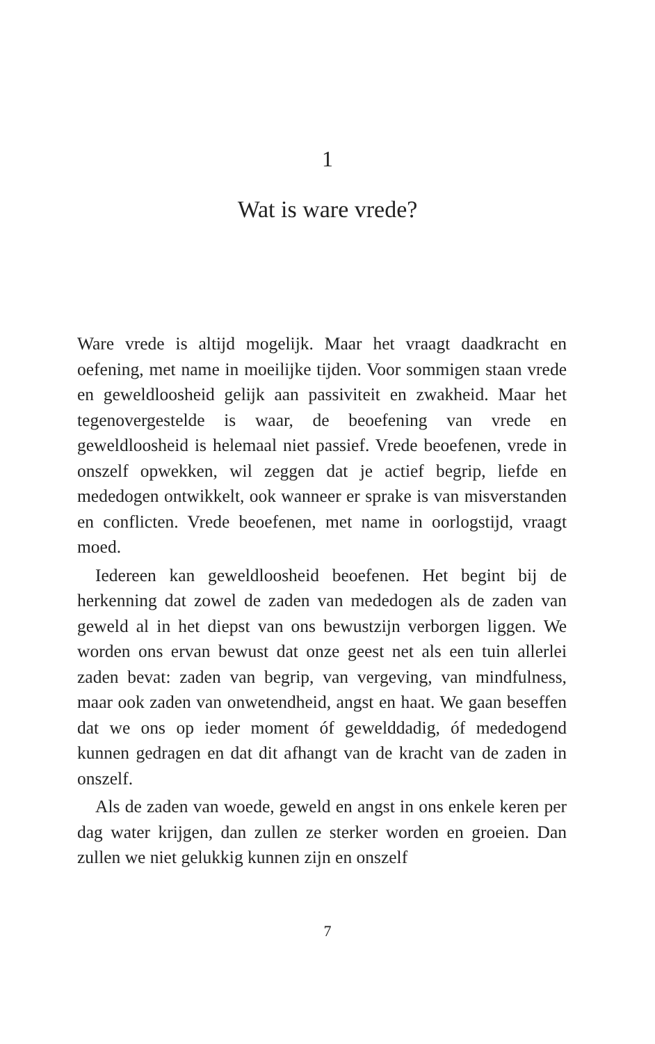1
Wat is ware vrede?
Ware vrede is altijd mogelijk. Maar het vraagt daadkracht en oefening, met name in moeilijke tijden. Voor sommigen staan vrede en geweldloosheid gelijk aan passiviteit en zwakheid. Maar het tegenovergestelde is waar, de beoefening van vrede en geweldloosheid is helemaal niet passief. Vrede beoefenen, vrede in onszelf opwekken, wil zeggen dat je actief begrip, liefde en mededogen ontwikkelt, ook wanneer er sprake is van misverstanden en conflicten. Vrede beoefenen, met name in oorlogstijd, vraagt moed.
Iedereen kan geweldloosheid beoefenen. Het begint bij de herkenning dat zowel de zaden van mededogen als de zaden van geweld al in het diepst van ons bewustzijn verborgen liggen. We worden ons ervan bewust dat onze geest net als een tuin allerlei zaden bevat: zaden van begrip, van vergeving, van mindfulness, maar ook zaden van onwetendheid, angst en haat. We gaan beseffen dat we ons op ieder moment óf gewelddadig, óf mededogend kunnen gedragen en dat dit afhangt van de kracht van de zaden in onszelf.
Als de zaden van woede, geweld en angst in ons enkele keren per dag water krijgen, dan zullen ze sterker worden en groeien. Dan zullen we niet gelukkig kunnen zijn en onszelf
7